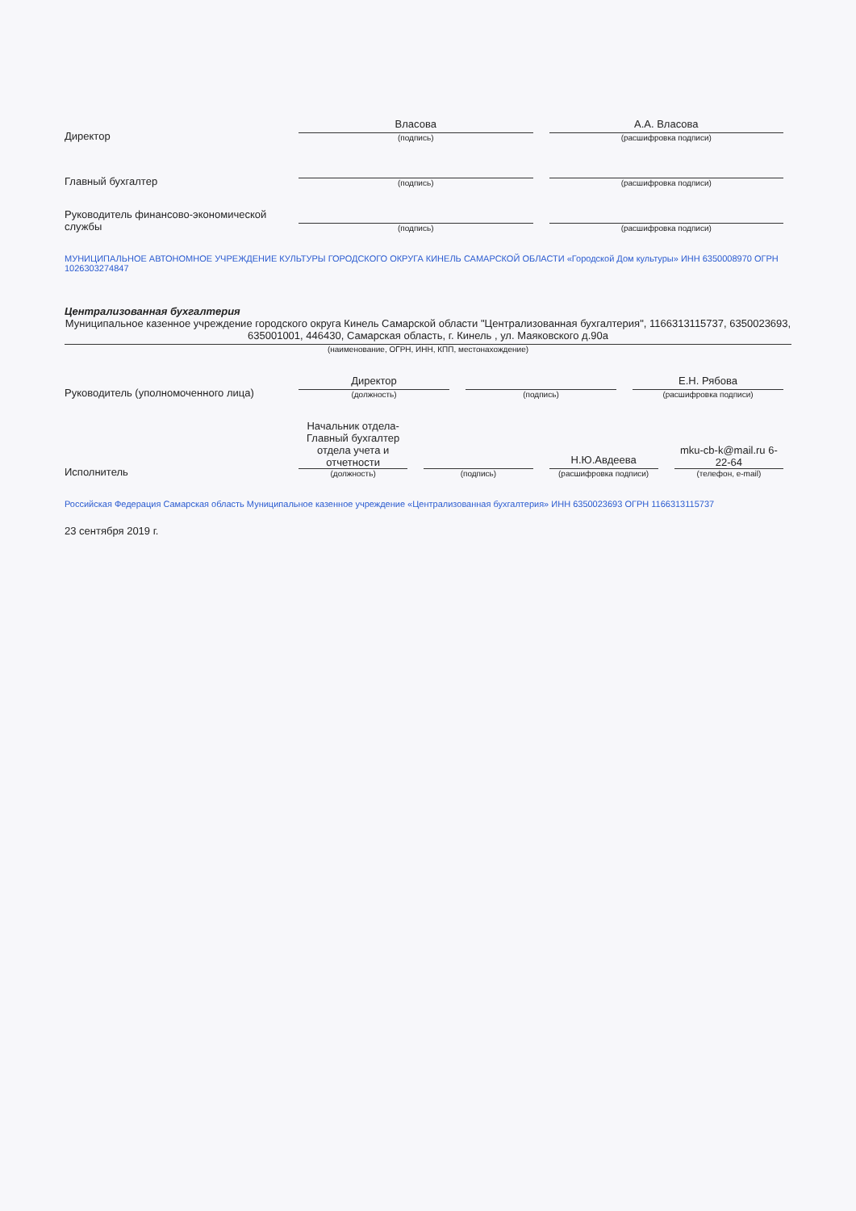Директор
Власова
(подпись)
А.А. Власова
(расшифровка подписи)
Главный бухгалтер
(подпись)
(расшифровка подписи)
Руководитель финансово-экономической службы
(подпись)
(расшифровка подписи)
МУНИЦИПАЛЬНОЕ АВТОНОМНОЕ УЧРЕЖДЕНИЕ КУЛЬТУРЫ ГОРОДСКОГО ОКРУГА КИНЕЛЬ САМАРСКОЙ ОБЛАСТИ «Городской Дом культуры» ИНН 6350008970 ОГРН 1026303274847
Централизованная бухгалтерия
Муниципальное казенное учреждение городского округа Кинель Самарской области "Централизованная бухгалтерия", 1166313115737, 6350023693, 635001001, 446430, Самарская область, г. Кинель , ул. Маяковского д.90а
(наименование, ОГРН, ИНН, КПП, местонахождение)
Руководитель (уполномоченного лица)
Директор
(должность)
(подпись)
Е.Н. Рябова
(расшифровка подписи)
Исполнитель
Начальник отдела-Главный бухгалтер отдела учета и отчетности
(должность)
(подпись)
Н.Ю.Авдеева
(расшифровка подписи)
mku-cb-k@mail.ru 6-22-64
(телефон, e-mail)
Российская Федерация Самарская область Муниципальное казенное учреждение «Централизованная бухгалтерия» ИНН 6350023693 ОГРН 1166313115737
23 сентября 2019 г.